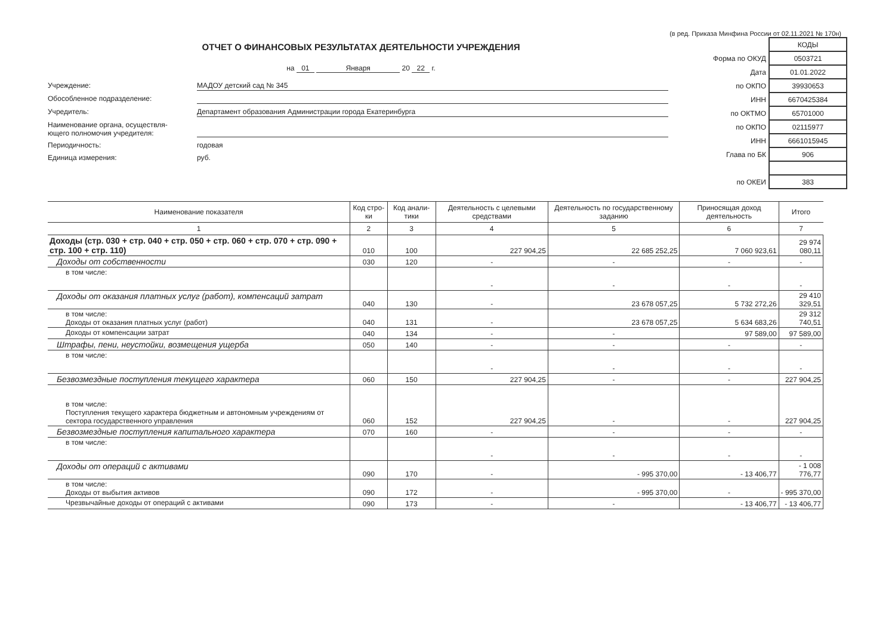(в ред. Приказа Минфина России от 02.11.2021 № 170н)
ОТЧЕТ О ФИНАНСОВЫХ РЕЗУЛЬТАТАХ ДЕЯТЕЛЬНОСТИ УЧРЕЖДЕНИЯ
на 01 Января 20 22 г.
Учреждение:
МАДОУ детский сад № 345
Обособленное подразделение:
Учредитель:
Департамент образования Администрации города Екатеринбурга
Наименование органа, осуществля-
ющего полномочия учредителя:
Периодичность:
годовая
Единица измерения:
руб.
| | КОДЫ |
| Форма по ОКУД | 0503721 |
| Дата | 01.01.2022 |
| по ОКПО | 39930653 |
| ИНН | 6670425384 |
| по ОКТМО | 65701000 |
| по ОКПО | 02115977 |
| ИНН | 6661015945 |
| Глава по БК | 906 |
| по ОКЕИ | 383 |
| Наименование показателя | Код стро-ки | Код анали-тики | Деятельность с целевыми средствами | Деятельность по государственному заданию | Приносящая доход деятельность | Итого |
| --- | --- | --- | --- | --- | --- | --- |
| 1 | 2 | 3 | 4 | 5 | 6 | 7 |
| Доходы (стр. 030 + стр. 040 + стр. 050 + стр. 060 + стр. 070 + стр. 090 + стр. 100 + стр. 110) | 010 | 100 | 227 904,25 | 22 685 252,25 | 7 060 923,61 | 29 974 080,11 |
| Доходы от собственности | 030 | 120 | - | - | - | - |
| в том числе: | | | - | - | - | - |
| Доходы от оказания платных услуг (работ), компенсаций затрат | 040 | 130 | - | 23 678 057,25 | 5 732 272,26 | 29 410 329,51 |
| в том числе: Доходы от оказания платных услуг (работ) | 040 | 131 | - | 23 678 057,25 | 5 634 683,26 | 29 312 740,51 |
| Доходы от компенсации затрат | 040 | 134 | - | - | 97 589,00 | 97 589,00 |
| Штрафы, пени, неустойки, возмещения ущерба | 050 | 140 | - | - | - | - |
| в том числе: | | | - | - | - | - |
| Безвозмездные поступления текущего характера | 060 | 150 | 227 904,25 | - | - | 227 904,25 |
| в том числе: Поступления текущего характера бюджетным и автономным учреждениям от сектора государственного управления | 060 | 152 | 227 904,25 | - | - | 227 904,25 |
| Безвозмездные поступления капитального характера | 070 | 160 | - | - | - | - |
| в том числе: | | | - | - | - | - |
| Доходы от операций с активами | 090 | 170 | - | - 995 370,00 | - 13 406,77 | - 1 008 776,77 |
| в том числе: Доходы от выбытия активов | 090 | 172 | - | - 995 370,00 | - | - 995 370,00 |
| Чрезвычайные доходы от операций с активами | 090 | 173 | - | - | - 13 406,77 | - 13 406,77 |